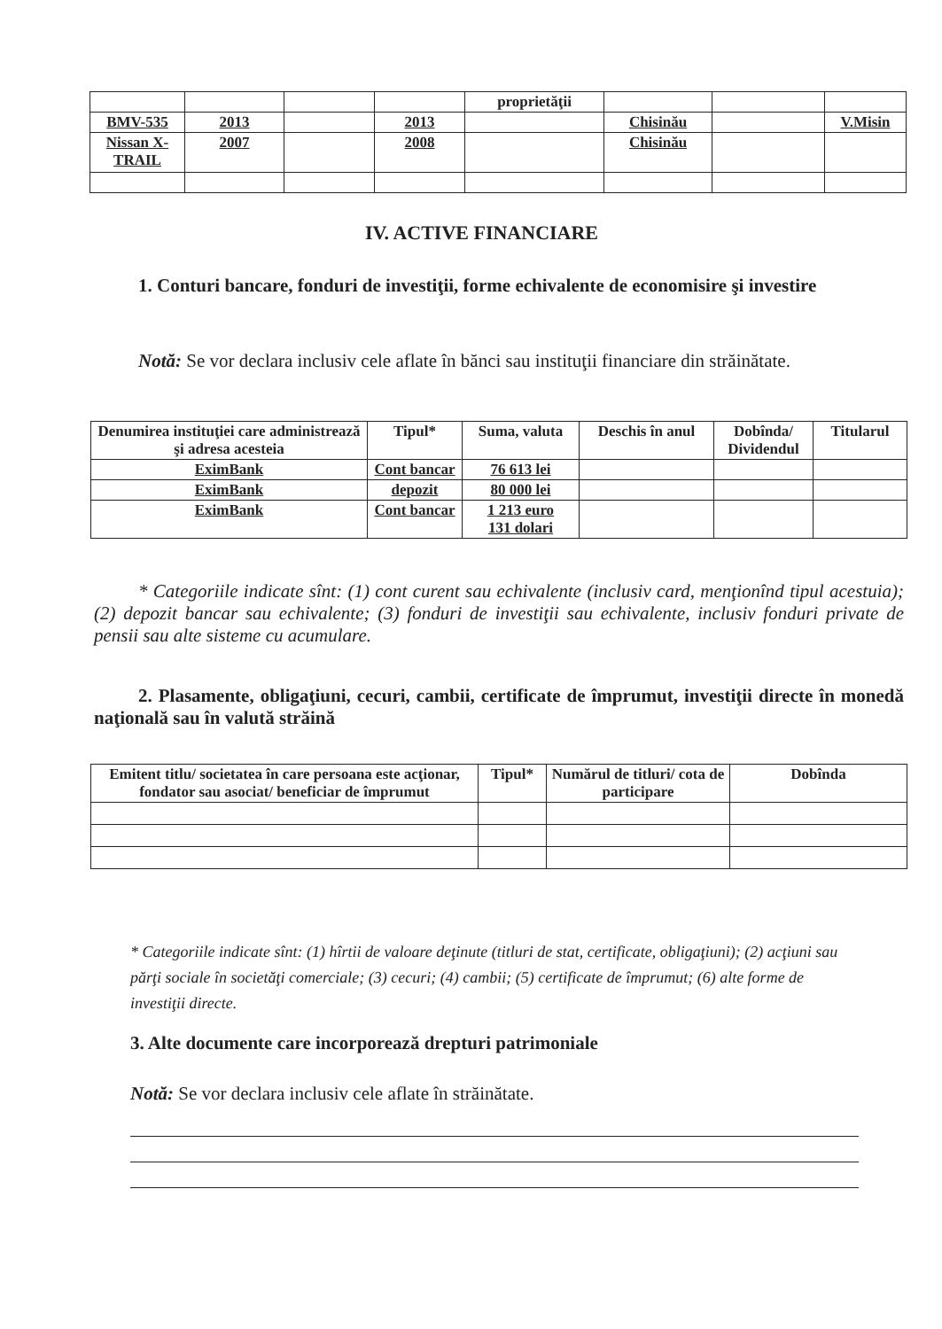| | | | | proprietăţii | | | |
| BMV-535 | 2013 | | 2013 | | Chisinău | | V.Misin |
| Nissan X-TRAIL | 2007 | | 2008 | | Chisinău | | |
IV. ACTIVE FINANCIARE
1. Conturi bancare, fonduri de investiţii, forme echivalente de economisire şi investire
Notă: Se vor declara inclusiv cele aflate în bănci sau instituţii financiare din străinătate.
| Denumirea instituţiei care administrează şi adresa acesteia | Tipul* | Suma, valuta | Deschis în anul | Dobînda/ Dividendul | Titularul |
| --- | --- | --- | --- | --- | --- |
| EximBank | Cont bancar | 76 613 lei | | | |
| EximBank | depozit | 80 000 lei | | | |
| EximBank | Cont bancar | 1 213 euro 131 dolari | | | |
* Categoriile indicate sînt: (1) cont curent sau echivalente (inclusiv card, menţionînd tipul acestuia); (2) depozit bancar sau echivalente; (3) fonduri de investiţii sau echivalente, inclusiv fonduri private de pensii sau alte sisteme cu acumulare.
2. Plasamente, obligaţiuni, cecuri, cambii, certificate de împrumut, investiţii directe în monedă naţională sau în valută străină
| Emitent titlu/ societatea în care persoana este acţionar, fondator sau asociat/ beneficiar de împrumut | Tipul* | Numărul de titluri/ cota de participare | Dobînda |
| --- | --- | --- | --- |
* Categoriile indicate sînt: (1) hîrtii de valoare deţinute (titluri de stat, certificate, obligaţiuni); (2) acţiuni sau părţi sociale în societăţi comerciale; (3) cecuri; (4) cambii; (5) certificate de împrumut; (6) alte forme de investiţii directe.
3. Alte documente care incorporează drepturi patrimoniale
Notă: Se vor declara inclusiv cele aflate în străinătate.